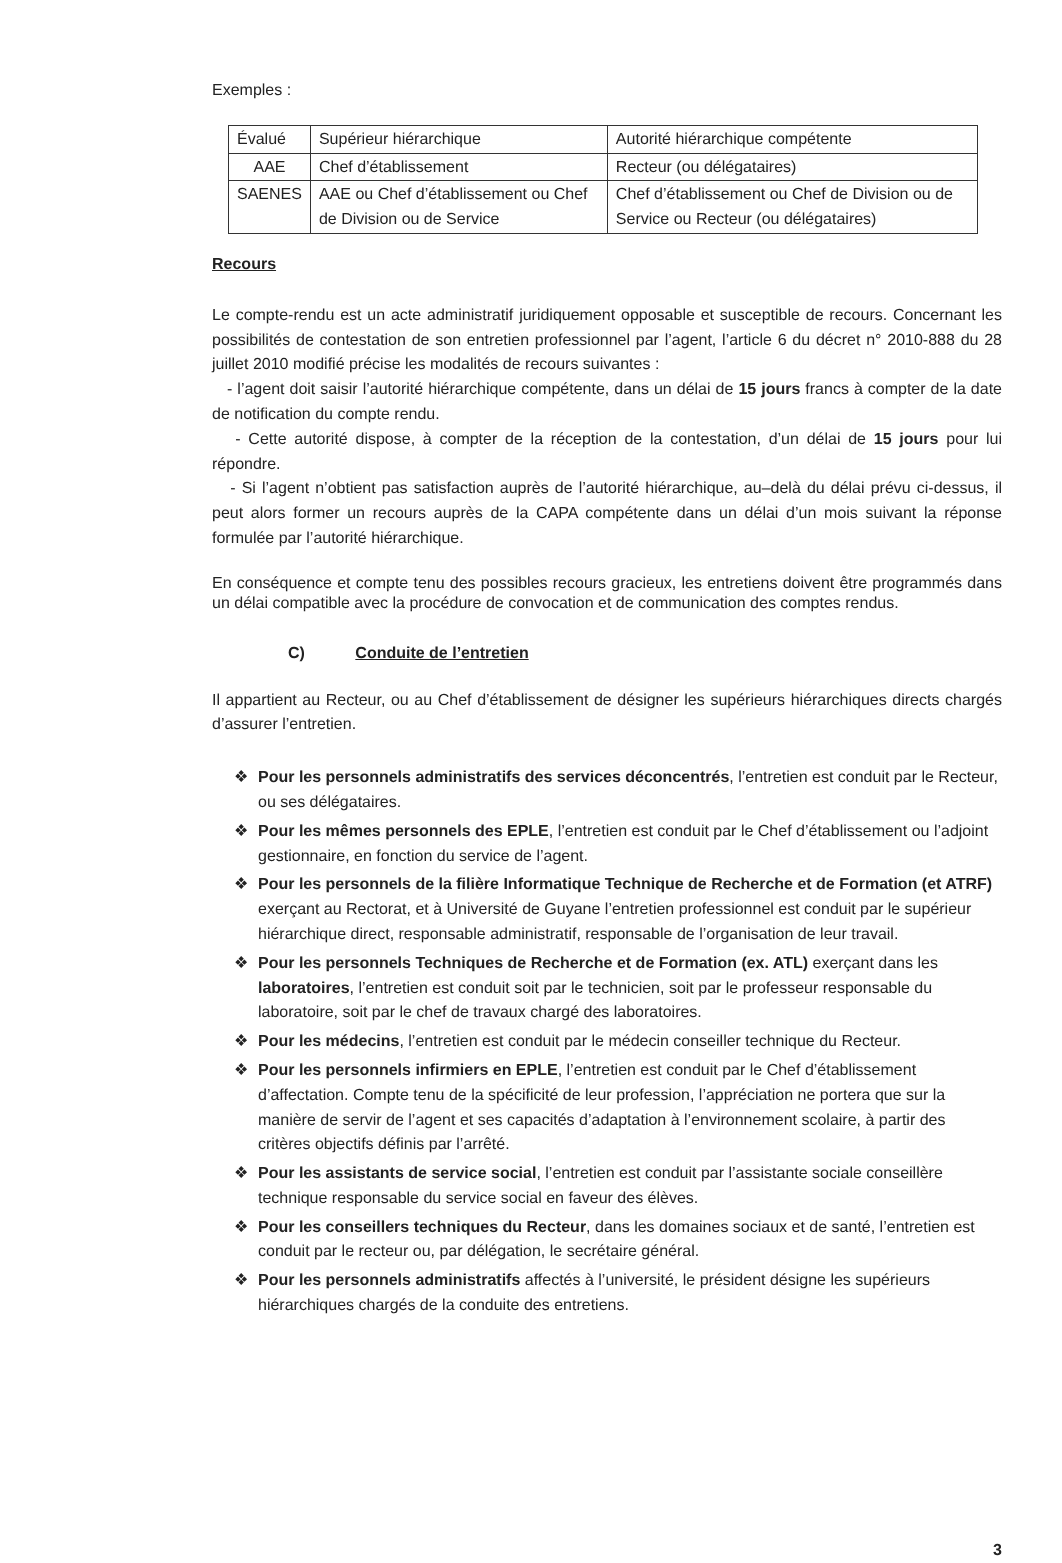Exemples :
| Évalué | Supérieur hiérarchique | Autorité hiérarchique compétente |
| AAE | Chef d’établissement | Recteur (ou délégataires) |
| SAENES | AAE ou Chef d’établissement ou Chef de Division ou de Service | Chef d’établissement ou Chef de Division ou de Service ou Recteur (ou délégataires) |
Recours
Le compte-rendu est un acte administratif juridiquement opposable et susceptible de recours. Concernant les possibilités de contestation de son entretien professionnel par l’agent, l’article 6 du décret n° 2010-888 du 28 juillet 2010 modifié précise les modalités de recours suivantes :
- l’agent doit saisir l’autorité hiérarchique compétente, dans un délai de 15 jours francs à compter de la date de notification du compte rendu.
- Cette autorité dispose, à compter de la réception de la contestation, d’un délai de 15 jours pour lui répondre.
- Si l’agent n’obtient pas satisfaction auprès de l’autorité hiérarchique, au–delà du délai prévu ci-dessus, il peut alors former un recours auprès de la CAPA compétente dans un délai d’un mois suivant la réponse formulée par l’autorité hiérarchique.
En conséquence et compte tenu des possibles recours gracieux, les entretiens doivent être programmés dans un délai compatible avec la procédure de convocation et de communication des comptes rendus.
C) Conduite de l’entretien
Il appartient au Recteur, ou au Chef d’établissement de désigner les supérieurs hiérarchiques directs chargés d’assurer l’entretien.
❖ Pour les personnels administratifs des services déconcentrés, l’entretien est conduit par le Recteur, ou ses délégataires.
❖ Pour les mêmes personnels des EPLE, l’entretien est conduit par le Chef d’établissement ou l’adjoint gestionnaire, en fonction du service de l’agent.
❖ Pour les personnels de la filière Informatique Technique de Recherche et de Formation (et ATRF) exerçant au Rectorat, et à Université de Guyane l’entretien professionnel est conduit par le supérieur hiérarchique direct, responsable administratif, responsable de l’organisation de leur travail.
❖ Pour les personnels Techniques de Recherche et de Formation (ex. ATL) exerçant dans les laboratoires, l’entretien est conduit soit par le technicien, soit par le professeur responsable du laboratoire, soit par le chef de travaux chargé des laboratoires.
❖ Pour les médecins, l’entretien est conduit par le médecin conseiller technique du Recteur.
❖ Pour les personnels infirmiers en EPLE, l’entretien est conduit par le Chef d’établissement d’affectation. Compte tenu de la spécificité de leur profession, l’appréciation ne portera que sur la manière de servir de l’agent et ses capacités d’adaptation à l’environnement scolaire, à partir des critères objectifs définis par l’arrêté.
❖ Pour les assistants de service social, l’entretien est conduit par l’assistante sociale conseillère technique responsable du service social en faveur des élèves.
❖ Pour les conseillers techniques du Recteur, dans les domaines sociaux et de santé, l’entretien est conduit par le recteur ou, par délégation, le secrétaire général.
❖ Pour les personnels administratifs affectés à l’université, le président désigne les supérieurs hiérarchiques chargés de la conduite des entretiens.
3